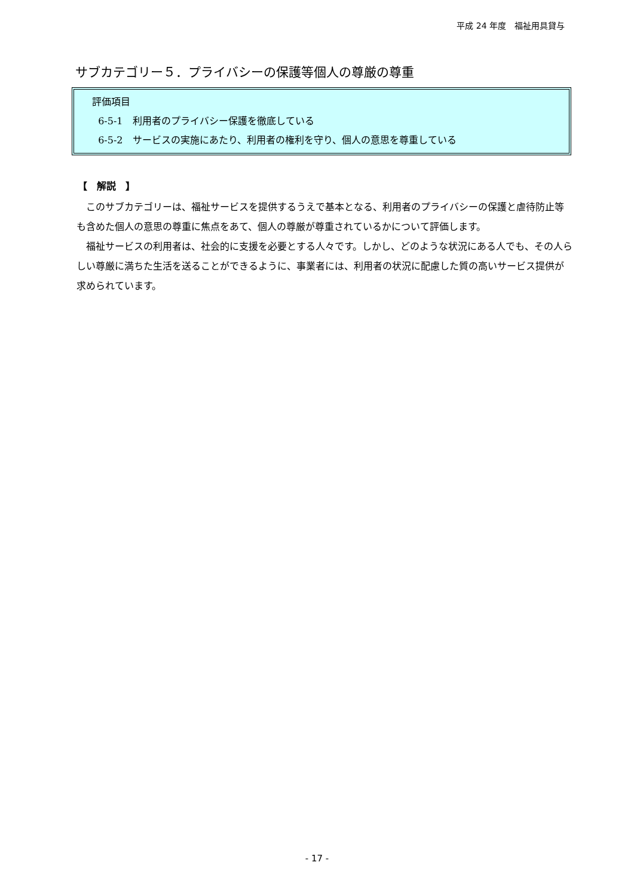平成 24 年度　福祉用具貸与
サブカテゴリー５．プライバシーの保護等個人の尊厳の尊重
評価項目
6-5-1　利用者のプライバシー保護を徹底している
6-5-2　サービスの実施にあたり、利用者の権利を守り、個人の意思を尊重している
【　解説　】
このサブカテゴリーは、福祉サービスを提供するうえで基本となる、利用者のプライバシーの保護と虐待防止等も含めた個人の意思の尊重に焦点をあて、個人の尊厳が尊重されているかについて評価します。
福祉サービスの利用者は、社会的に支援を必要とする人々です。しかし、どのような状況にある人でも、その人らしい尊厳に満ちた生活を送ることができるように、事業者には、利用者の状況に配慮した質の高いサービス提供が求められています。
- 17 -